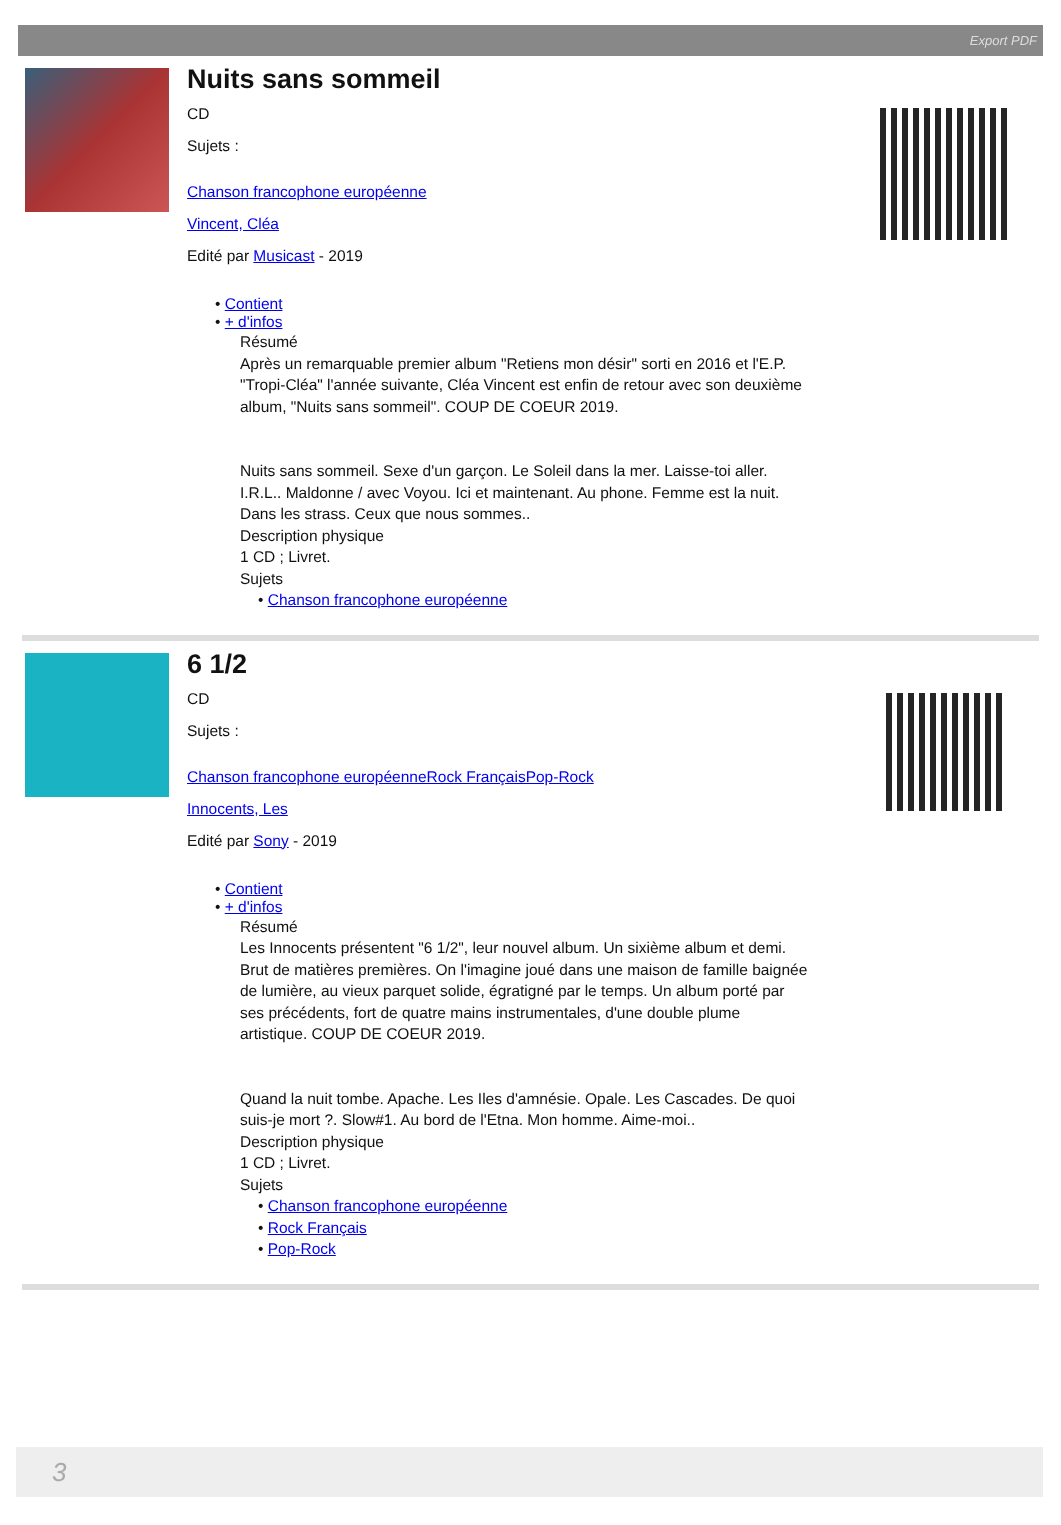Export PDF
Nuits sans sommeil
CD
Sujets :
Chanson francophone européenne
Vincent, Cléa
Edité par Musicast - 2019
• Contient
• + d'infos
Résumé
Après un remarquable premier album "Retiens mon désir" sorti en 2016 et l'E.P. "Tropi-Cléa" l'année suivante, Cléa Vincent est enfin de retour avec son deuxième album, "Nuits sans sommeil". COUP DE COEUR 2019.
Nuits sans sommeil. Sexe d'un garçon. Le Soleil dans la mer. Laisse-toi aller. I.R.L.. Maldonne / avec Voyou. Ici et maintenant. Au phone. Femme est la nuit. Dans les strass. Ceux que nous sommes..
Description physique
1 CD ; Livret.
Sujets
• Chanson francophone européenne
6 1/2
CD
Sujets :
Chanson francophone européenneRock FrançaisPop-Rock
Innocents, Les
Edité par Sony - 2019
• Contient
• + d'infos
Résumé
Les Innocents présentent "6 1/2", leur nouvel album. Un sixième album et demi. Brut de matières premières. On l'imagine joué dans une maison de famille baignée de lumière, au vieux parquet solide, égratigné par le temps. Un album porté par ses précédents, fort de quatre mains instrumentales, d'une double plume artistique. COUP DE COEUR 2019.
Quand la nuit tombe. Apache. Les Iles d'amnésie. Opale. Les Cascades. De quoi suis-je mort ?. Slow#1. Au bord de l'Etna. Mon homme. Aime-moi..
Description physique
1 CD ; Livret.
Sujets
• Chanson francophone européenne
• Rock Français
• Pop-Rock
3